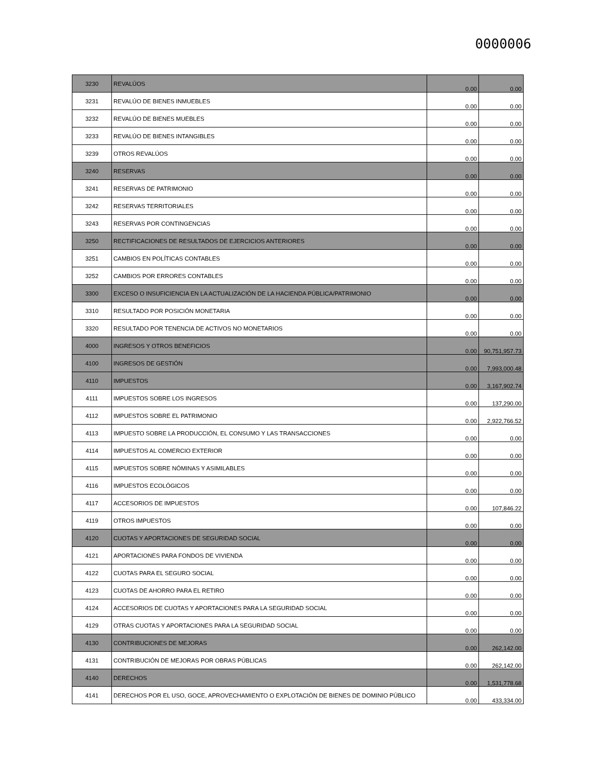0000006
| 3230 | REVALÚOS | 0.00 | 0.00 |
| 3231 | REVALÚO DE BIENES INMUEBLES | 0.00 | 0.00 |
| 3232 | REVALÚO DE BIENES MUEBLES | 0.00 | 0.00 |
| 3233 | REVALÚO DE BIENES INTANGIBLES | 0.00 | 0.00 |
| 3239 | OTROS REVALÚOS | 0.00 | 0.00 |
| 3240 | RESERVAS | 0.00 | 0.00 |
| 3241 | RESERVAS DE PATRIMONIO | 0.00 | 0.00 |
| 3242 | RESERVAS TERRITORIALES | 0.00 | 0.00 |
| 3243 | RESERVAS POR CONTINGENCIAS | 0.00 | 0.00 |
| 3250 | RECTIFICACIONES DE RESULTADOS DE EJERCICIOS ANTERIORES | 0.00 | 0.00 |
| 3251 | CAMBIOS EN POLÍTICAS CONTABLES | 0.00 | 0.00 |
| 3252 | CAMBIOS POR ERRORES CONTABLES | 0.00 | 0.00 |
| 3300 | EXCESO O INSUFICIENCIA EN LA ACTUALIZACIÓN DE LA HACIENDA PÚBLICA/PATRIMONIO | 0.00 | 0.00 |
| 3310 | RESULTADO POR POSICIÓN MONETARIA | 0.00 | 0.00 |
| 3320 | RESULTADO POR TENENCIA DE ACTIVOS NO MONETARIOS | 0.00 | 0.00 |
| 4000 | INGRESOS Y OTROS BENEFICIOS | 0.00 | 90,751,957.73 |
| 4100 | INGRESOS DE GESTIÓN | 0.00 | 7,993,000.48 |
| 4110 | IMPUESTOS | 0.00 | 3,167,902.74 |
| 4111 | IMPUESTOS SOBRE LOS INGRESOS | 0.00 | 137,290.00 |
| 4112 | IMPUESTOS SOBRE EL PATRIMONIO | 0.00 | 2,922,766.52 |
| 4113 | IMPUESTO SOBRE LA PRODUCCIÓN, EL CONSUMO Y LAS TRANSACCIONES | 0.00 | 0.00 |
| 4114 | IMPUESTOS AL COMERCIO EXTERIOR | 0.00 | 0.00 |
| 4115 | IMPUESTOS SOBRE NÓMINAS Y ASIMILABLES | 0.00 | 0.00 |
| 4116 | IMPUESTOS ECOLÓGICOS | 0.00 | 0.00 |
| 4117 | ACCESORIOS DE IMPUESTOS | 0.00 | 107,846.22 |
| 4119 | OTROS IMPUESTOS | 0.00 | 0.00 |
| 4120 | CUOTAS Y APORTACIONES DE SEGURIDAD SOCIAL | 0.00 | 0.00 |
| 4121 | APORTACIONES PARA FONDOS DE VIVIENDA | 0.00 | 0.00 |
| 4122 | CUOTAS PARA EL SEGURO SOCIAL | 0.00 | 0.00 |
| 4123 | CUOTAS DE AHORRO PARA EL RETIRO | 0.00 | 0.00 |
| 4124 | ACCESORIOS DE CUOTAS Y APORTACIONES PARA LA SEGURIDAD SOCIAL | 0.00 | 0.00 |
| 4129 | OTRAS CUOTAS Y APORTACIONES PARA LA SEGURIDAD SOCIAL | 0.00 | 0.00 |
| 4130 | CONTRIBUCIONES DE MEJORAS | 0.00 | 262,142.00 |
| 4131 | CONTRIBUCIÓN DE MEJORAS POR OBRAS PÚBLICAS | 0.00 | 262,142.00 |
| 4140 | DERECHOS | 0.00 | 1,531,778.68 |
| 4141 | DERECHOS POR EL USO, GOCE, APROVECHAMIENTO O EXPLOTACIÓN DE BIENES DE DOMINIO PÚBLICO | 0.00 | 433,334.00 |